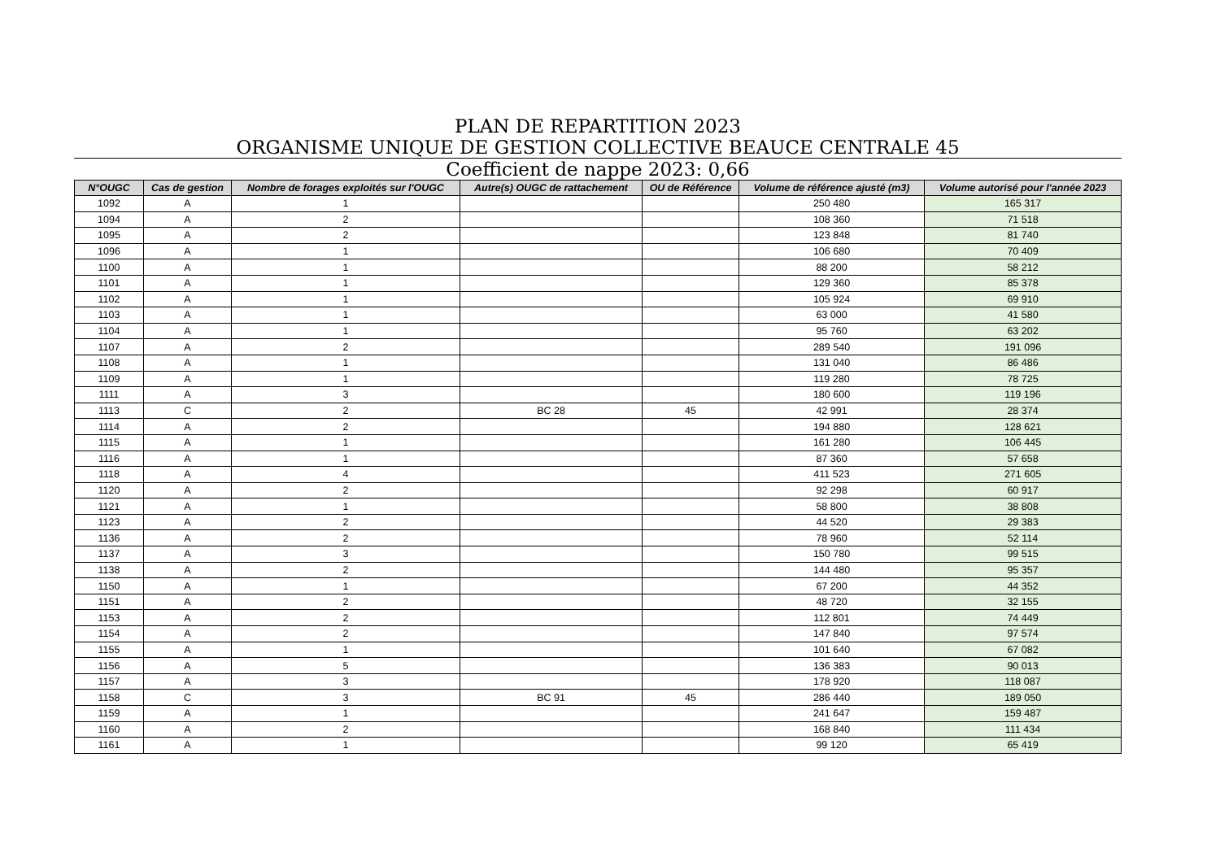PLAN DE REPARTITION 2023
ORGANISME UNIQUE DE GESTION COLLECTIVE BEAUCE CENTRALE 45
Coefficient de nappe 2023: 0,66
| N°OUGC | Cas de gestion | Nombre de forages exploités sur l'OUGC | Autre(s) OUGC de rattachement | OU de Référence | Volume de référence ajusté (m3) | Volume autorisé pour l'année 2023 |
| --- | --- | --- | --- | --- | --- | --- |
| 1092 | A | 1 | | | 250 480 | 165 317 |
| 1094 | A | 2 | | | 108 360 | 71 518 |
| 1095 | A | 2 | | | 123 848 | 81 740 |
| 1096 | A | 1 | | | 106 680 | 70 409 |
| 1100 | A | 1 | | | 88 200 | 58 212 |
| 1101 | A | 1 | | | 129 360 | 85 378 |
| 1102 | A | 1 | | | 105 924 | 69 910 |
| 1103 | A | 1 | | | 63 000 | 41 580 |
| 1104 | A | 1 | | | 95 760 | 63 202 |
| 1107 | A | 2 | | | 289 540 | 191 096 |
| 1108 | A | 1 | | | 131 040 | 86 486 |
| 1109 | A | 1 | | | 119 280 | 78 725 |
| 1111 | A | 3 | | | 180 600 | 119 196 |
| 1113 | C | 2 | BC 28 | 45 | 42 991 | 28 374 |
| 1114 | A | 2 | | | 194 880 | 128 621 |
| 1115 | A | 1 | | | 161 280 | 106 445 |
| 1116 | A | 1 | | | 87 360 | 57 658 |
| 1118 | A | 4 | | | 411 523 | 271 605 |
| 1120 | A | 2 | | | 92 298 | 60 917 |
| 1121 | A | 1 | | | 58 800 | 38 808 |
| 1123 | A | 2 | | | 44 520 | 29 383 |
| 1136 | A | 2 | | | 78 960 | 52 114 |
| 1137 | A | 3 | | | 150 780 | 99 515 |
| 1138 | A | 2 | | | 144 480 | 95 357 |
| 1150 | A | 1 | | | 67 200 | 44 352 |
| 1151 | A | 2 | | | 48 720 | 32 155 |
| 1153 | A | 2 | | | 112 801 | 74 449 |
| 1154 | A | 2 | | | 147 840 | 97 574 |
| 1155 | A | 1 | | | 101 640 | 67 082 |
| 1156 | A | 5 | | | 136 383 | 90 013 |
| 1157 | A | 3 | | | 178 920 | 118 087 |
| 1158 | C | 3 | BC 91 | 45 | 286 440 | 189 050 |
| 1159 | A | 1 | | | 241 647 | 159 487 |
| 1160 | A | 2 | | | 168 840 | 111 434 |
| 1161 | A | 1 | | | 99 120 | 65 419 |